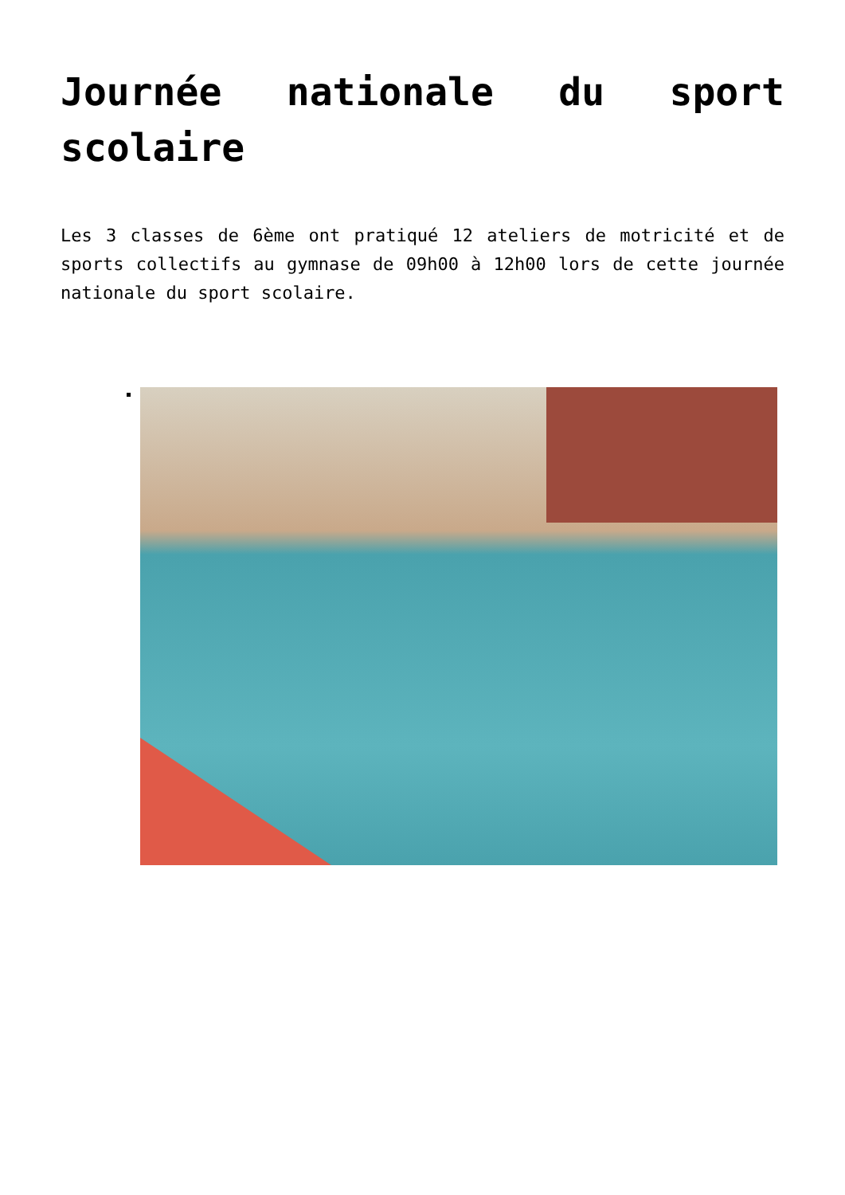Journée nationale du sport scolaire
Les 3 classes de 6ème ont pratiqué 12 ateliers de motricité et de sports collectifs au gymnase de 09h00 à 12h00 lors de cette journée nationale du sport scolaire.